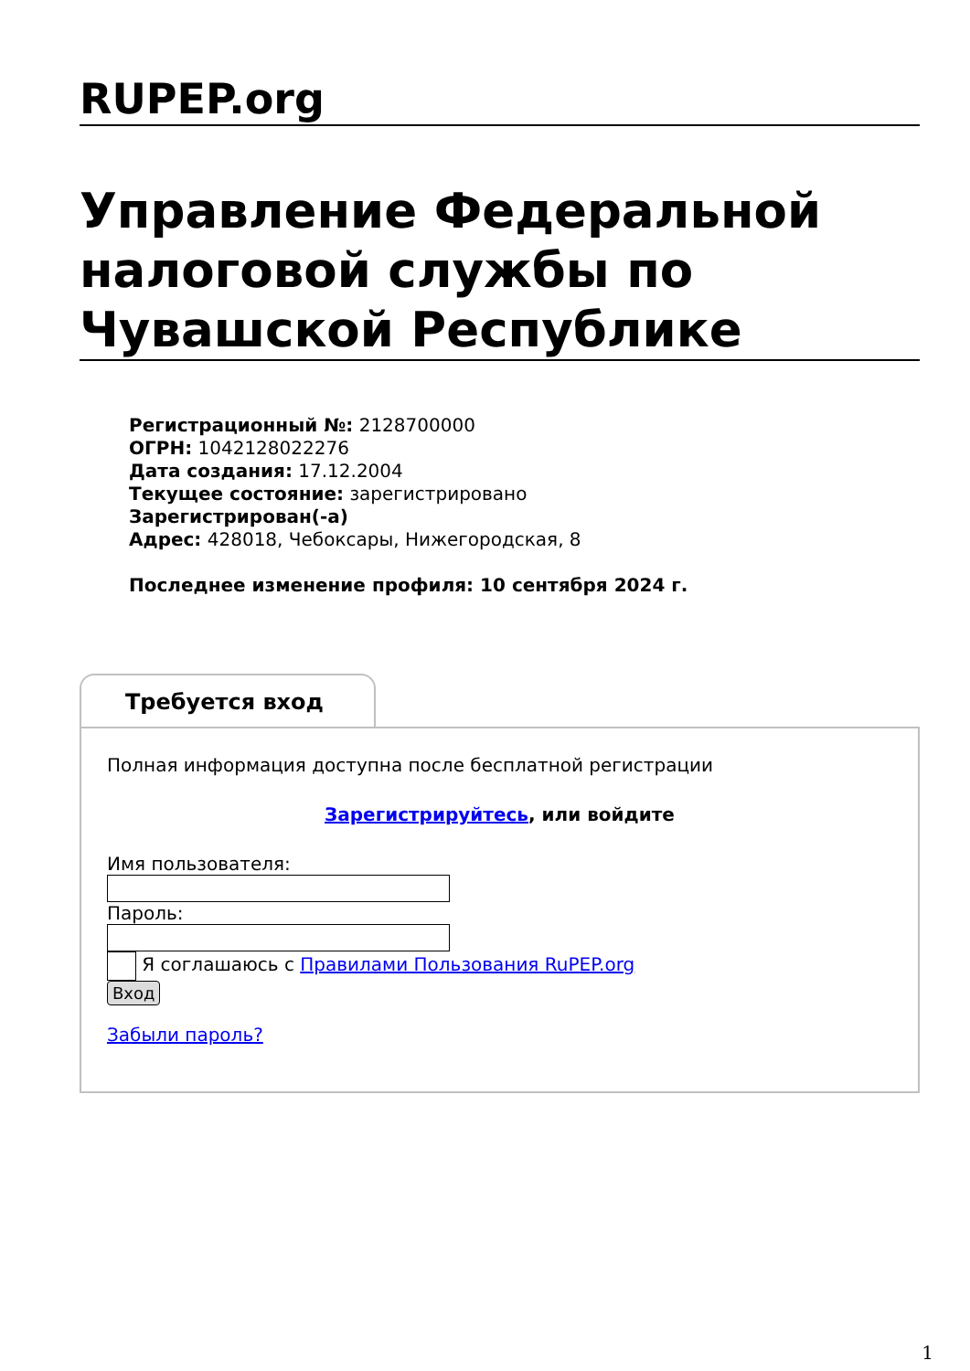RUPEP.org
Управление Федеральной налоговой службы по Чувашской Республике
Регистрационный №: 2128700000
ОГРН: 1042128022276
Дата создания: 17.12.2004
Текущее состояние: зарегистрировано
Зарегистрирован(-а)
Адрес: 428018, Чебоксары, Нижегородская, 8
Последнее изменение профиля: 10 сентября 2024 г.
Требуется вход
Полная информация доступна после бесплатной регистрации
Зарегистрируйтесь, или войдите
Имя пользователя:
Пароль:
Я соглашаюсь с Правилами Пользования RuPEP.org
Вход
Забыли пароль?
1